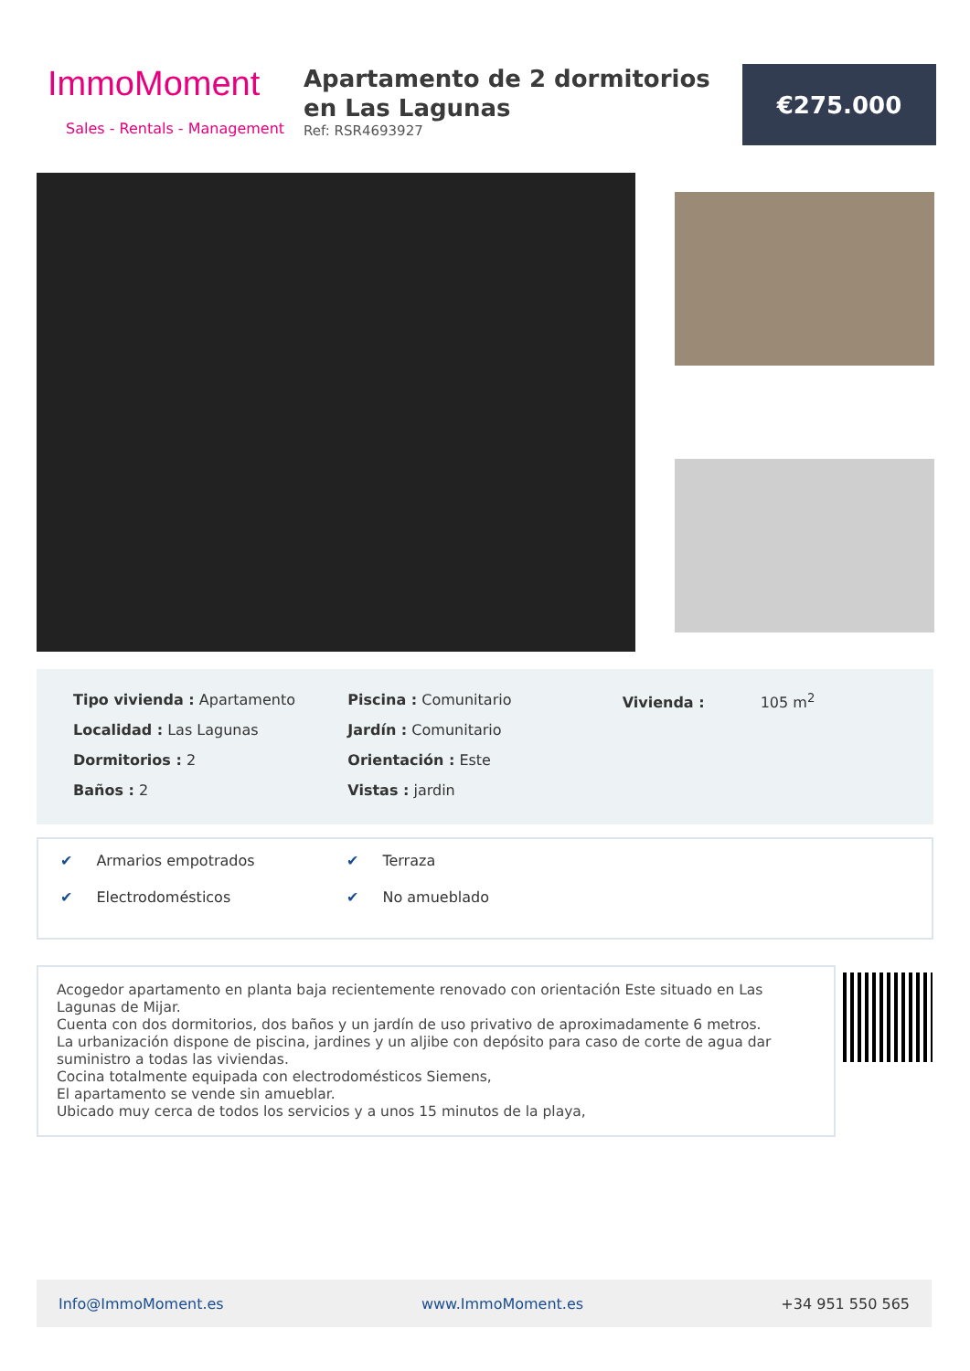ImmoMoment
Sales - Rentals - Management
Apartamento de 2 dormitorios en Las Lagunas
Ref: RSR4693927
€275.000
Tipo vivienda : Apartamento
Localidad : Las Lagunas
Dormitorios : 2
Baños : 2
Piscina : Comunitario
Jardín : Comunitario
Orientación : Este
Vistas : jardin
Vivienda : 105 m<sup>2</sup>
✔ Armarios empotrados ✔ Terraza ✔ Electrodomésticos ✔ No amueblado
Acogedor apartamento en planta baja recientemente renovado con orientación Este situado en Las Lagunas de Mijar.
Cuenta con dos dormitorios, dos baños y un jardín de uso privativo de aproximadamente 6 metros.
La urbanización dispone de piscina, jardines y un aljibe con depósito para caso de corte de agua dar suministro a todas las viviendas.
Cocina totalmente equipada con electrodomésticos Siemens,
El apartamento se vende sin amueblar.
Ubicado muy cerca de todos los servicios y a unos 15 minutos de la playa,
Info@ImmoMoment.es www.ImmoMoment.es +34 951 550 565